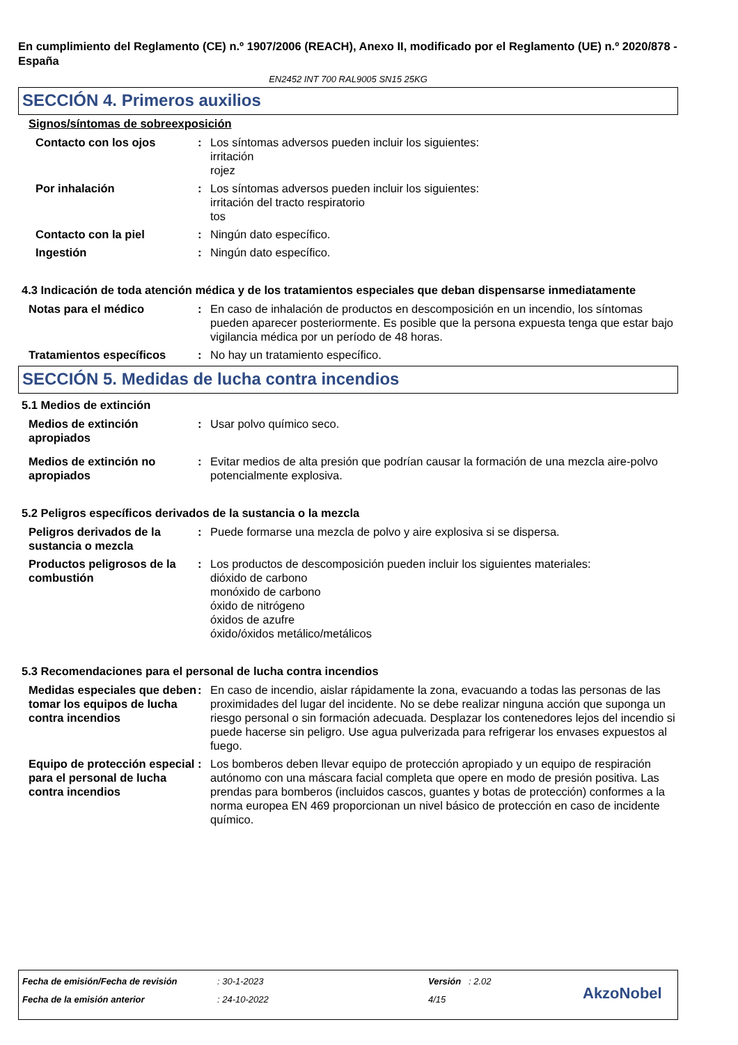En cumplimiento del Reglamento (CE) n.º 1907/2006 (REACH), Anexo II, modificado por el Reglamento (UE) n.º 2020/878 - España
EN2452 INT 700 RAL9005 SN15 25KG
SECCIÓN 4. Primeros auxilios
Signos/síntomas de sobreexposición
Contacto con los ojos : Los síntomas adversos pueden incluir los siguientes:
irritación
rojez
Por inhalación : Los síntomas adversos pueden incluir los siguientes:
irritación del tracto respiratorio
tos
Contacto con la piel : Ningún dato específico.
Ingestión : Ningún dato específico.
4.3 Indicación de toda atención médica y de los tratamientos especiales que deban dispensarse inmediatamente
Notas para el médico : En caso de inhalación de productos en descomposición en un incendio, los síntomas pueden aparecer posteriormente. Es posible que la persona expuesta tenga que estar bajo vigilancia médica por un período de 48 horas.
Tratamientos específicos : No hay un tratamiento específico.
SECCIÓN 5. Medidas de lucha contra incendios
5.1 Medios de extinción
Medios de extinción apropiados
: Usar polvo químico seco.
Medios de extinción no apropiados
: Evitar medios de alta presión que podrían causar la formación de una mezcla aire-polvo potencialmente explosiva.
5.2 Peligros específicos derivados de la sustancia o la mezcla
Peligros derivados de la sustancia o mezcla
: Puede formarse una mezcla de polvo y aire explosiva si se dispersa.
Productos peligrosos de la combustión
: Los productos de descomposición pueden incluir los siguientes materiales:
dióxido de carbono
monóxido de carbono
óxido de nitrógeno
óxidos de azufre
óxido/óxidos metálico/metálicos
5.3 Recomendaciones para el personal de lucha contra incendios
Medidas especiales que deben tomar los equipos de lucha contra incendios
: En caso de incendio, aislar rápidamente la zona, evacuando a todas las personas de las proximidades del lugar del incidente. No se debe realizar ninguna acción que suponga un riesgo personal o sin formación adecuada. Desplazar los contenedores lejos del incendio si puede hacerse sin peligro. Use agua pulverizada para refrigerar los envases expuestos al fuego.
Equipo de protección especial para el personal de lucha contra incendios
: Los bomberos deben llevar equipo de protección apropiado y un equipo de respiración autónomo con una máscara facial completa que opere en modo de presión positiva. Las prendas para bomberos (incluidos cascos, guantes y botas de protección) conformes a la norma europea EN 469 proporcionan un nivel básico de protección en caso de incidente químico.
Fecha de emisión/Fecha de revisión
: 30-1-2023 Versión : 2.02
Fecha de la emisión anterior : 24-10-2022 4/15 AkzoNobel